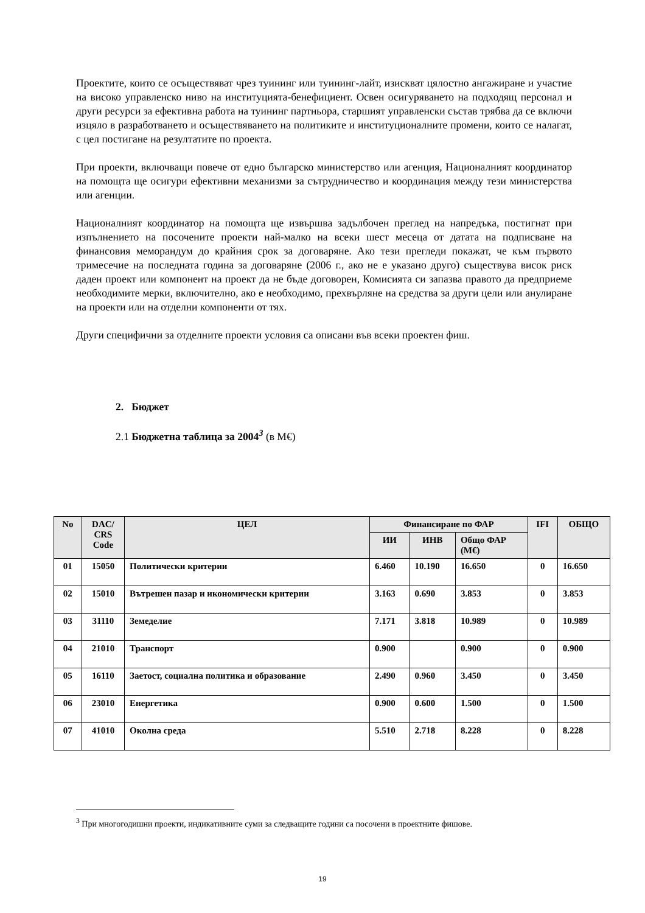Проектите, които се осъществяват чрез туининг или туининг-лайт, изискват цялостно ангажиране и участие на високо управленско ниво на институцията-бенефициент. Освен осигуряването на подходящ персонал и други ресурси за ефективна работа на туининг партньора, старшият управленски състав трябва да се включи изцяло в разработването и осъществяването на политиките и институционалните промени, които се налагат, с цел постигане на резултатите по проекта.
При проекти, включващи повече от едно българско министерство или агенция, Националният координатор на помощта ще осигури ефективни механизми за сътрудничество и координация между тези министерства или агенции.
Националният координатор на помощта ще извършва задълбочен преглед на напредъка, постигнат при изпълнението на посочените проекти най-малко на всеки шест месеца от датата на подписване на финансовия меморандум до крайния срок за договаряне. Ако тези прегледи покажат, че към първото тримесечие на последната година за договаряне (2006 г., ако не е указано друго) съществува висок риск даден проект или компонент на проект да не бъде договорен, Комисията си запазва правото да предприеме необходимите мерки, включително, ако е необходимо, прехвърляне на средства за други цели или анулиране на проекти или на отделни компоненти от тях.
Други специфични за отделните проекти условия са описани във всеки проектен фиш.
2. Бюджет
2.1 Бюджетна таблица за 2004<sup>3</sup> (в М€)
| No | DAC/ CRS Code | ЦЕЛ | Финансиране по ФАР | | | IFI | ОБЩО |
| --- | --- | --- | --- | --- | --- | --- | --- |
| | | | ИИ | ИНВ | Общо ФАР (М€) | | |
| 01 | 15050 | Политически критерии | 6.460 | 10.190 | 16.650 | 0 | 16.650 |
| 02 | 15010 | Вътрешен пазар и икономически критерии | 3.163 | 0.690 | 3.853 | 0 | 3.853 |
| 03 | 31110 | Земеделие | 7.171 | 3.818 | 10.989 | 0 | 10.989 |
| 04 | 21010 | Транспорт | 0.900 | | 0.900 | 0 | 0.900 |
| 05 | 16110 | Заетост, социална политика и образование | 2.490 | 0.960 | 3.450 | 0 | 3.450 |
| 06 | 23010 | Енергетика | 0.900 | 0.600 | 1.500 | 0 | 1.500 |
| 07 | 41010 | Околна среда | 5.510 | 2.718 | 8.228 | 0 | 8.228 |
<sup>3</sup> При многогодишни проекти, индикативните суми за следващите години са посочени в проектните фишове.
19